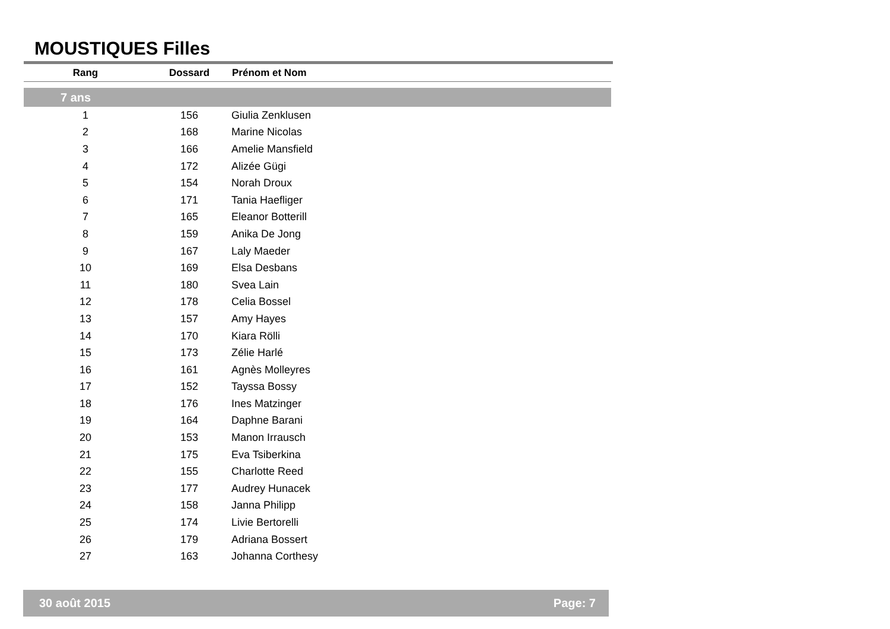MOUSTIQUES Filles
| Rang | Dossard | Prénom et Nom |
| --- | --- | --- |
| 7 ans | | |
| 1 | 156 | Giulia Zenklusen |
| 2 | 168 | Marine Nicolas |
| 3 | 166 | Amelie Mansfield |
| 4 | 172 | Alizée Gügi |
| 5 | 154 | Norah Droux |
| 6 | 171 | Tania Haefliger |
| 7 | 165 | Eleanor Botterill |
| 8 | 159 | Anika De Jong |
| 9 | 167 | Laly Maeder |
| 10 | 169 | Elsa Desbans |
| 11 | 180 | Svea Lain |
| 12 | 178 | Celia Bossel |
| 13 | 157 | Amy Hayes |
| 14 | 170 | Kiara Rölli |
| 15 | 173 | Zélie Harlé |
| 16 | 161 | Agnès Molleyres |
| 17 | 152 | Tayssa Bossy |
| 18 | 176 | Ines Matzinger |
| 19 | 164 | Daphne Barani |
| 20 | 153 | Manon Irrausch |
| 21 | 175 | Eva Tsiberkina |
| 22 | 155 | Charlotte Reed |
| 23 | 177 | Audrey Hunacek |
| 24 | 158 | Janna Philipp |
| 25 | 174 | Livie Bertorelli |
| 26 | 179 | Adriana Bossert |
| 27 | 163 | Johanna Corthesy |
30 août 2015 Page: 7